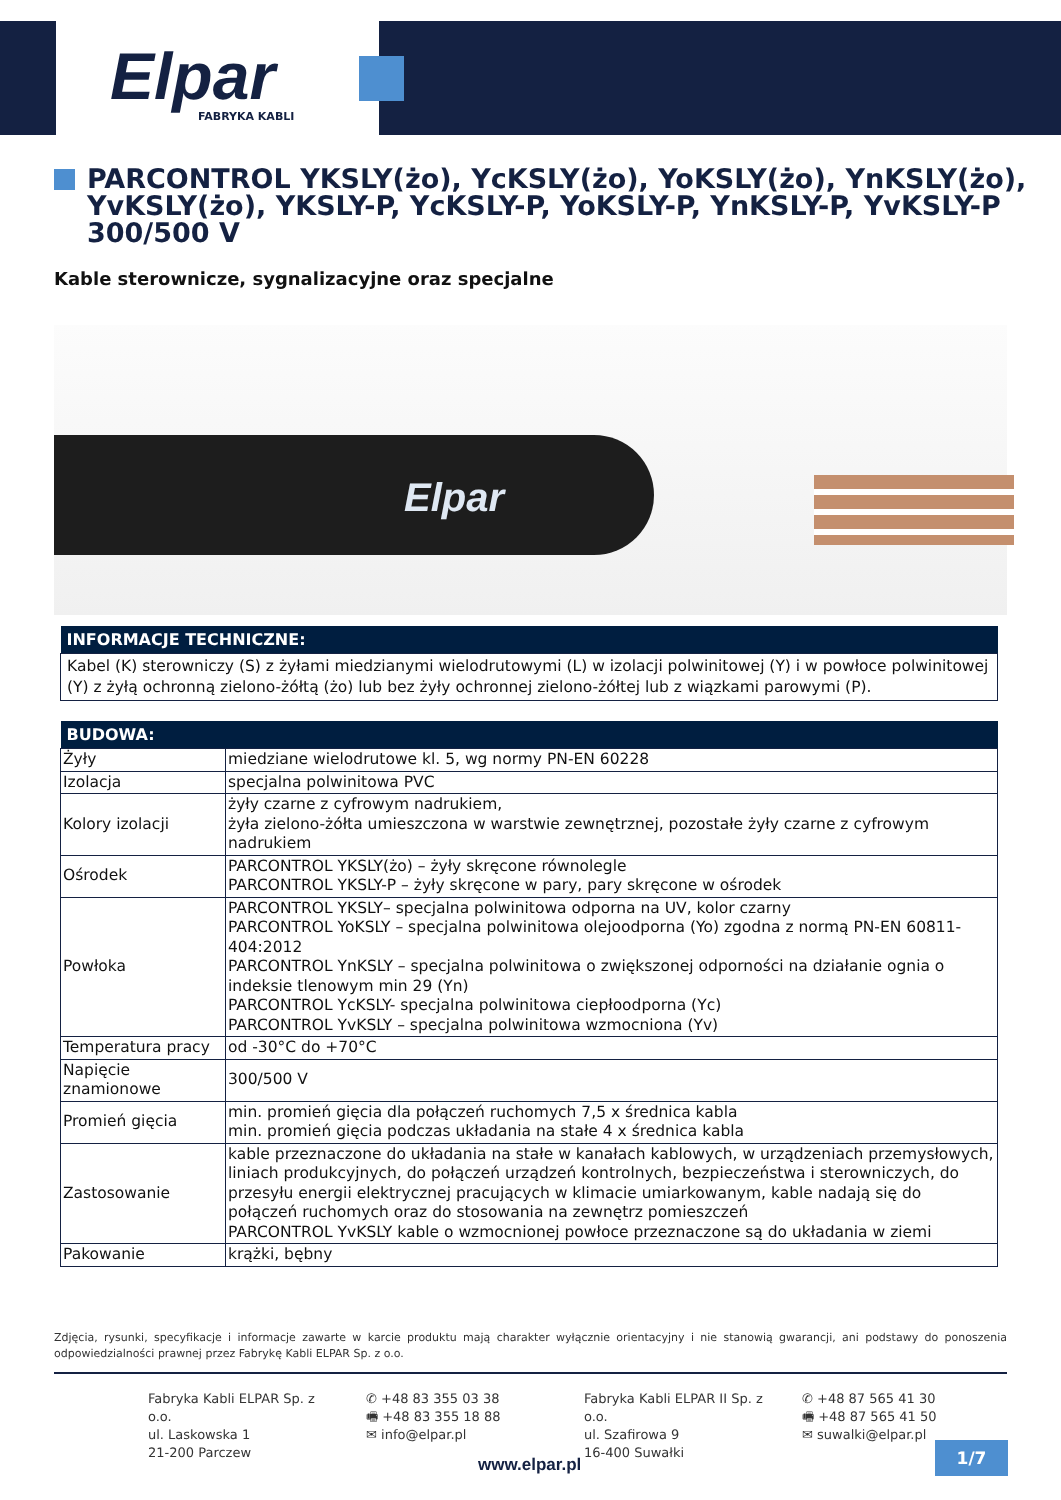Elpar FABRYKA KABLI
PARCONTROL YKSLY(żo), YcKSLY(żo), YoKSLY(żo), YnKSLY(żo), YvKSLY(żo), YKSLY-P, YcKSLY-P, YoKSLY-P, YnKSLY-P, YvKSLY-P 300/500 V
Kable sterownicze, sygnalizacyjne oraz specjalne
Elpar
| INFORMACJE TECHNICZNE: |
| --- |
| Kabel (K) sterowniczy (S) z żyłami miedzianymi wielodrutowymi (L) w izolacji polwinitowej (Y) i w powłoce polwinitowej (Y) z żyłą ochronną zielono-żółtą (żo) lub bez żyły ochronnej zielono-żółtej lub z wiązkami parowymi (P). |
| BUDOWA: | |
| --- | --- |
| Żyły | miedziane wielodrutowe kl. 5, wg normy PN-EN 60228 |
| Izolacja | specjalna polwinitowa PVC |
| Kolory izolacji | żyły czarne z cyfrowym nadrukiem, żyła zielono-żółta umieszczona w warstwie zewnętrznej, pozostałe żyły czarne z cyfrowym nadrukiem |
| Ośrodek | PARCONTROL YKSLY(żo) – żyły skręcone równolegle PARCONTROL YKSLY-P – żyły skręcone w pary, pary skręcone w ośrodek |
| Powłoka | PARCONTROL YKSLY– specjalna polwinitowa odporna na UV, kolor czarny PARCONTROL YoKSLY – specjalna polwinitowa olejoodporna (Yo) zgodna z normą PN-EN 60811-404:2012 PARCONTROL YnKSLY – specjalna polwinitowa o zwiększonej odporności na działanie ognia o indeksie tlenowym min 29 (Yn) PARCONTROL YcKSLY- specjalna polwinitowa ciepłoodporna (Yc) PARCONTROL YvKSLY – specjalna polwinitowa wzmocniona (Yv) |
| Temperatura pracy | od -30°C do +70°C |
| Napięcie znamionowe | 300/500 V |
| Promień gięcia | min. promień gięcia dla połączeń ruchomych 7,5 x średnica kabla min. promień gięcia podczas układania na stałe 4 x średnica kabla |
| Zastosowanie | kable przeznaczone do układania na stałe w kanałach kablowych, w urządzeniach przemysłowych, liniach produkcyjnych, do połączeń urządzeń kontrolnych, bezpieczeństwa i sterowniczych, do przesyłu energii elektrycznej pracujących w klimacie umiarkowanym, kable nadają się do połączeń ruchomych oraz do stosowania na zewnętrz pomieszczeń PARCONTROL YvKSLY kable o wzmocnionej powłoce przeznaczone są do układania w ziemi |
| Pakowanie | krążki, bębny |
Zdjęcia, rysunki, specyfikacje i informacje zawarte w karcie produktu mają charakter wyłącznie orientacyjny i nie stanowią gwarancji, ani podstawy do ponoszenia odpowiedzialności prawnej przez Fabrykę Kabli ELPAR Sp. z o.o.
Fabryka Kabli ELPAR Sp. z o.o.
ul. Laskowska 1
21-200 Parczew
✆ +48 83 355 03 38
🖷 +48 83 355 18 88
✉ info@elpar.pl
Fabryka Kabli ELPAR II Sp. z o.o.
ul. Szafirowa 9
16-400 Suwałki
✆ +48 87 565 41 30
🖷 +48 87 565 41 50
✉ suwalki@elpar.pl
www.elpar.pl
1/7